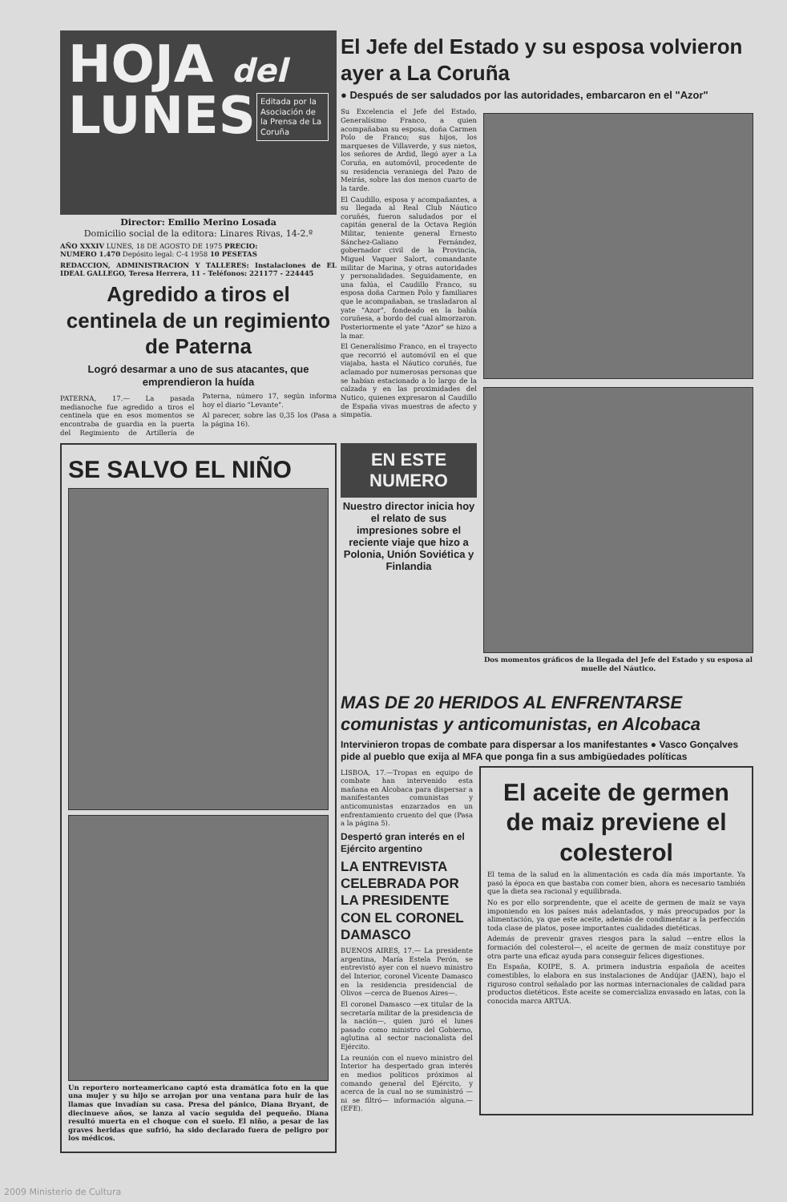HOJA del
LUNES
Editada por la Asociación de la Prensa de La Coruña
Director: Emilio Merino Losada
Domicilio social de la editora: Linares Rivas, 14-2.º
AÑO XXXIV LUNES, 18 DE AGOSTO DE 1975 PRECIO:
NUMERO 1.470 Depósito legal: C-4 1958 10 PESETAS
REDACCION, ADMINISTRACION Y TALLERES: Instalaciones de EL IDEAL GALLEGO, Teresa Herrera, 11 - Teléfonos: 221177 - 224445
Agredido a tiros el centinela de un regimiento de Paterna
Logró desarmar a uno de sus atacantes, que emprendieron la huída
PATERNA, 17.— La pasada medianoche fue agredido a tiros el centinela que en esos momentos se encontraba de guardia en la puerta del Regimiento de Artillería de Paterna, número 17, según informa hoy el diario "Levante".
Al parecer, sobre las 0,35 los (Pasa a la página 16).
SE SALVO EL NIÑO
Un reportero norteamericano captó esta dramática foto en la que una mujer y su hijo se arrojan por una ventana para huir de las llamas que invadían su casa. Presa del pánico, Diana Bryant, de diecinueve años, se lanza al vacío seguida del pequeño. Diana resultó muerta en el choque con el suelo. El niño, a pesar de las graves heridas que sufrió, ha sido declarado fuera de peligro por los médicos.
El Jefe del Estado y su esposa volvieron ayer a La Coruña
● Después de ser saludados por las autoridades, embarcaron en el "Azor"
Su Excelencia el Jefe del Estado, Generalísimo Franco, a quien acompañaban su esposa, doña Carmen Polo de Franco; sus hijos, los marqueses de Villaverde, y sus nietos, los señores de Ardid, llegó ayer a La Coruña, en automóvil, procedente de su residencia veraniega del Pazo de Meirás, sobre las dos menos cuarto de la tarde.
El Caudillo, esposa y acompañantes, a su llegada al Real Club Náutico coruñés, fueron saludados por el capitán general de la Octava Región Militar, teniente general Ernesto Sánchez-Galiano Fernández, gobernador civil de la Provincia, Miguel Vaquer Salort, comandante militar de Marina, y otras autoridades y personalidades. Seguidamente, en una falúa, el Caudillo Franco, su esposa doña Carmen Polo y familiares que le acompañaban, se trasladaron al yate "Azor", fondeado en la bahía coruñesa, a bordo del cual almorzaron. Posteriormente el yate "Azor" se hizo a la mar.
El Generalísimo Franco, en el trayecto que recorrió el automóvil en el que viajaba, hasta el Náutico coruñés, fue aclamado por numerosas personas que se habían estacionado a lo largo de la calzada y en las proximidades del Nutico, quienes expresaron al Caudillo de España vivas muestras de afecto y simpatía.
EN ESTE NUMERO
Nuestro director inicia hoy el relato de sus impresiones sobre el reciente viaje que hizo a Polonia, Unión Soviética y Finlandia
Dos momentos gráficos de la llegada del Jefe del Estado y su esposa al muelle del Náutico.
MAS DE 20 HERIDOS AL ENFRENTARSE
comunistas y anticomunistas, en Alcobaca
Intervinieron tropas de combate para dispersar a los manifestantes ● Vasco Gonçalves pide al pueblo que exija al MFA que ponga fin a sus ambigüedades políticas
LISBOA, 17.—Tropas en equipo de combate han intervenido esta mañana en Alcobaca para dispersar a manifestantes comunistas y anticomunistas enzarzados en un enfrentamiento cruento del que (Pasa a la página 5).
Despertó gran interés en el Ejército argentino
LA ENTREVISTA CELEBRADA POR LA PRESIDENTE CON EL CORONEL DAMASCO
BUENOS AIRES, 17.— La presidente argentina, María Estela Perón, se entrevistó ayer con el nuevo ministro del Interior, coronel Vicente Damasco en la residencia presidencial de Olivos —cerca de Buenos Aires—.
El coronel Damasco —ex titular de la secretaría militar de la presidencia de la nación—, quien juró el lunes pasado como ministro del Gobierno, aglutina al sector nacionalista del Ejército.
La reunión con el nuevo ministro del Interior ha despertado gran interés en medios políticos próximos al comando general del Ejército, y acerca de la cual no se suministró —ni se filtró— información alguna.— (EFE).
El aceite de germen de maiz previene el colesterol
El tema de la salud en la alimentación es cada día más importante. Ya pasó la época en que bastaba con comer bien, ahora es necesario también que la dieta sea racional y equilibrada.
No es por ello sorprendente, que el aceite de germen de maíz se vaya imponiendo en los países más adelantados, y más preocupados por la alimentación, ya que este aceite, además de condimentar a la perfección toda clase de platos, posee importantes cualidades dietéticas.
Además de prevenir graves riesgos para la salud —entre ellos la formación del colesterol—, el aceite de germen de maíz constituye por otra parte una eficaz ayuda para conseguir felices digestiones.
En España, KOIPE, S. A. primera industria española de aceites comestibles, lo elabora en sus instalaciones de Andújar (JAEN), bajo el riguroso control señalado por las normas internacionales de calidad para productos dietéticos. Este aceite se comercializa envasado en latas, con la conocida marca ARTUA.
2009 Ministerio de Cultura